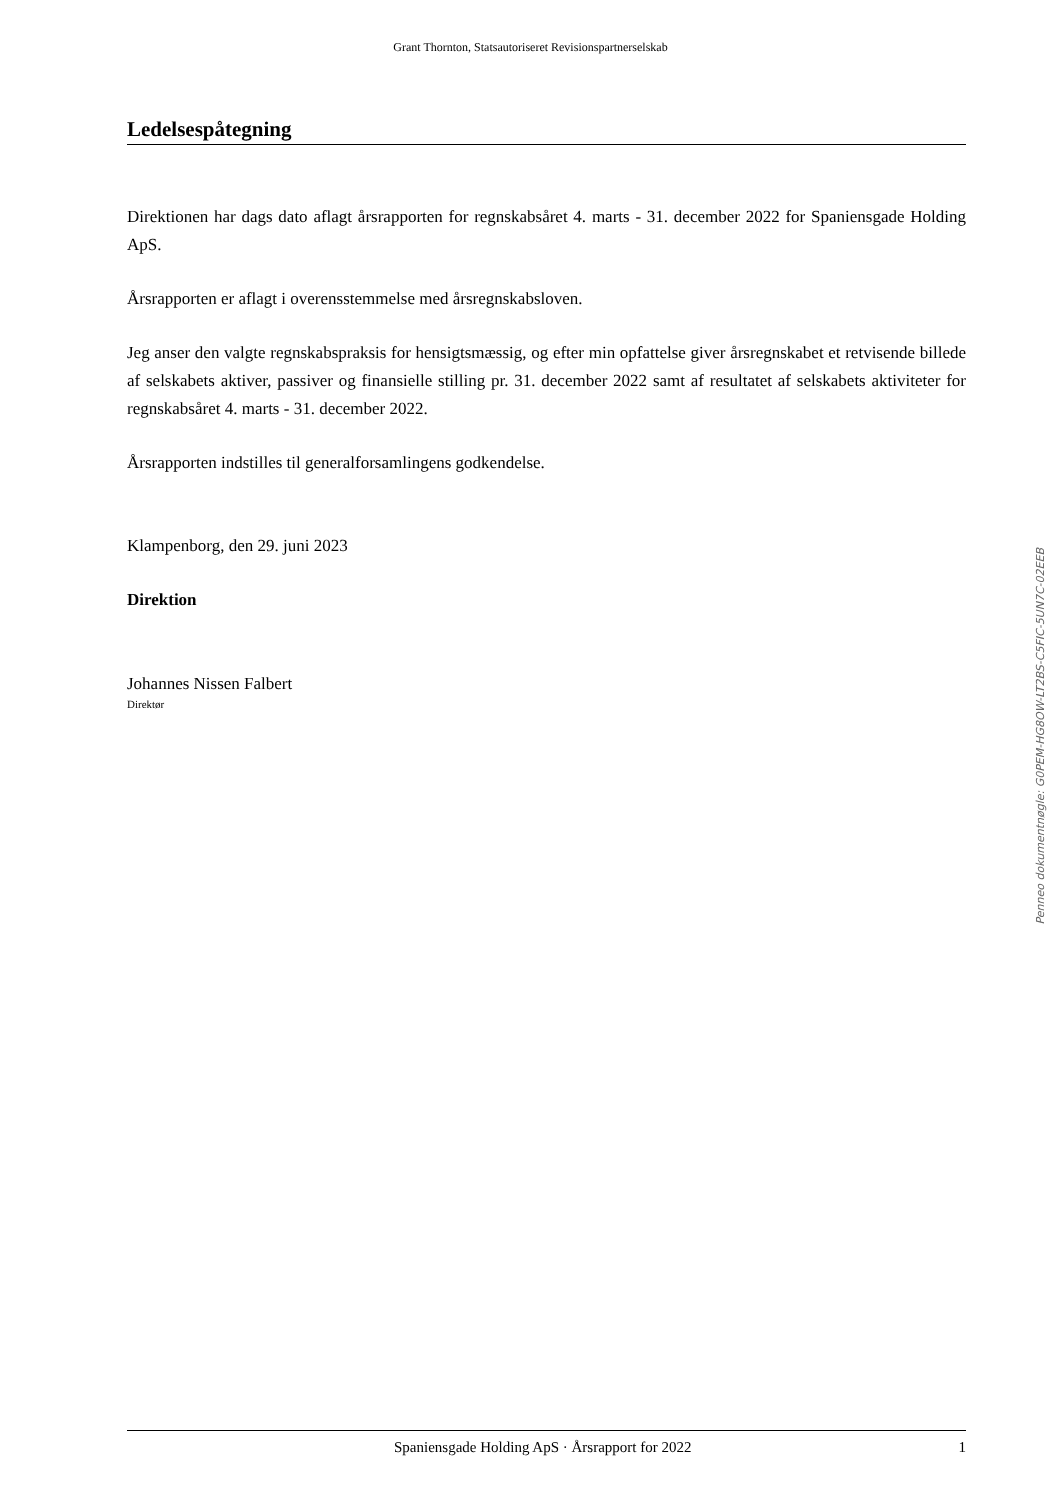Grant Thornton, Statsautoriseret Revisionspartnerselskab
Ledelsespåtegning
Direktionen har dags dato aflagt årsrapporten for regnskabsåret 4. marts - 31. december 2022 for Spaniensgade Holding ApS.
Årsrapporten er aflagt i overensstemmelse med årsregnskabsloven.
Jeg anser den valgte regnskabspraksis for hensigtsmæssig, og efter min opfattelse giver årsregnskabet et retvisende billede af selskabets aktiver, passiver og finansielle stilling pr. 31. december 2022 samt af resultatet af selskabets aktiviteter for regnskabsåret 4. marts - 31. december 2022.
Årsrapporten indstilles til generalforsamlingens godkendelse.
Klampenborg, den 29. juni 2023
Direktion
Johannes Nissen Falbert
Direktør
Penneo dokumentnøgle: G0PEM-HG8OW-LT2BS-C5FIC-5UN7C-02EEB
Spaniensgade Holding ApS · Årsrapport for 2022 1